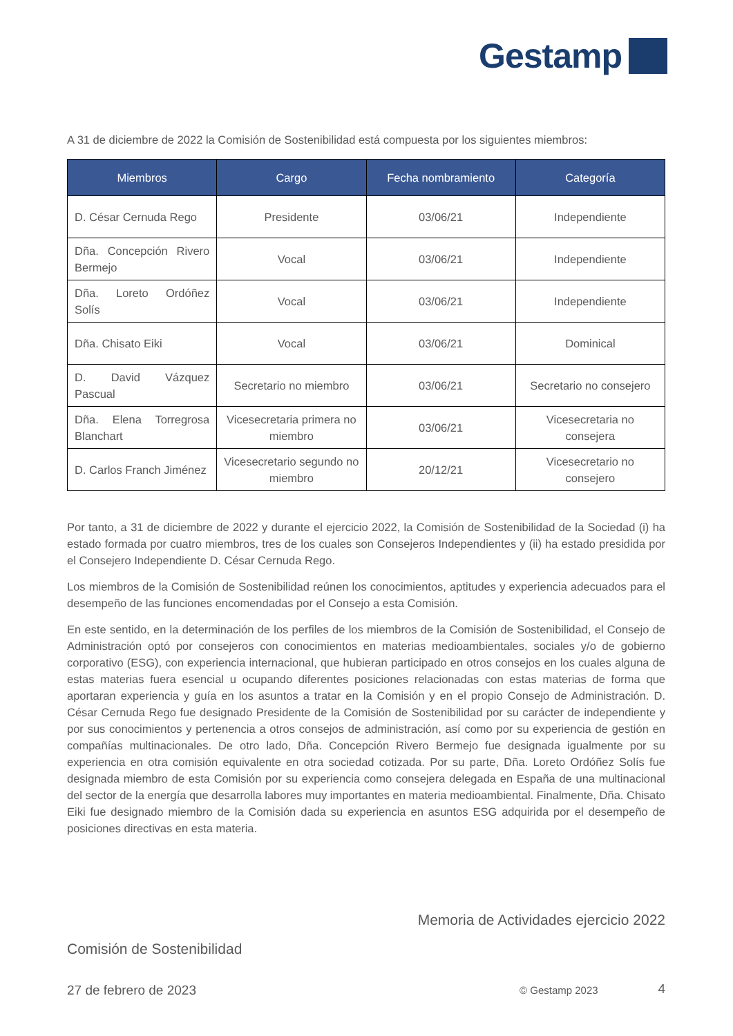Gestamp
A 31 de diciembre de 2022 la Comisión de Sostenibilidad está compuesta por los siguientes miembros:
| Miembros | Cargo | Fecha nombramiento | Categoría |
| --- | --- | --- | --- |
| D. César Cernuda Rego | Presidente | 03/06/21 | Independiente |
| Dña. Concepción Rivero Bermejo | Vocal | 03/06/21 | Independiente |
| Dña. Loreto Ordóñez Solís | Vocal | 03/06/21 | Independiente |
| Dña. Chisato Eiki | Vocal | 03/06/21 | Dominical |
| D. David Vázquez Pascual | Secretario no miembro | 03/06/21 | Secretario no consejero |
| Dña. Elena Torregrosa Blanchart | Vicesecretaria primera no miembro | 03/06/21 | Vicesecretaria no consejera |
| D. Carlos Franch Jiménez | Vicesecretario segundo no miembro | 20/12/21 | Vicesecretario no consejero |
Por tanto, a 31 de diciembre de 2022 y durante el ejercicio 2022, la Comisión de Sostenibilidad de la Sociedad (i) ha estado formada por cuatro miembros, tres de los cuales son Consejeros Independientes y (ii) ha estado presidida por el Consejero Independiente D. César Cernuda Rego.
Los miembros de la Comisión de Sostenibilidad reúnen los conocimientos, aptitudes y experiencia adecuados para el desempeño de las funciones encomendadas por el Consejo a esta Comisión.
En este sentido, en la determinación de los perfiles de los miembros de la Comisión de Sostenibilidad, el Consejo de Administración optó por consejeros con conocimientos en materias medioambientales, sociales y/o de gobierno corporativo (ESG), con experiencia internacional, que hubieran participado en otros consejos en los cuales alguna de estas materias fuera esencial u ocupando diferentes posiciones relacionadas con estas materias de forma que aportaran experiencia y guía en los asuntos a tratar en la Comisión y en el propio Consejo de Administración. D. César Cernuda Rego fue designado Presidente de la Comisión de Sostenibilidad por su carácter de independiente y por sus conocimientos y pertenencia a otros consejos de administración, así como por su experiencia de gestión en compañías multinacionales. De otro lado, Dña. Concepción Rivero Bermejo fue designada igualmente por su experiencia en otra comisión equivalente en otra sociedad cotizada. Por su parte, Dña. Loreto Ordóñez Solís fue designada miembro de esta Comisión por su experiencia como consejera delegada en España de una multinacional del sector de la energía que desarrolla labores muy importantes en materia medioambiental. Finalmente, Dña. Chisato Eiki fue designado miembro de la Comisión dada su experiencia en asuntos ESG adquirida por el desempeño de posiciones directivas en esta materia.
Memoria de Actividades ejercicio 2022
Comisión de Sostenibilidad
27 de febrero de 2023 © Gestamp 2023 4